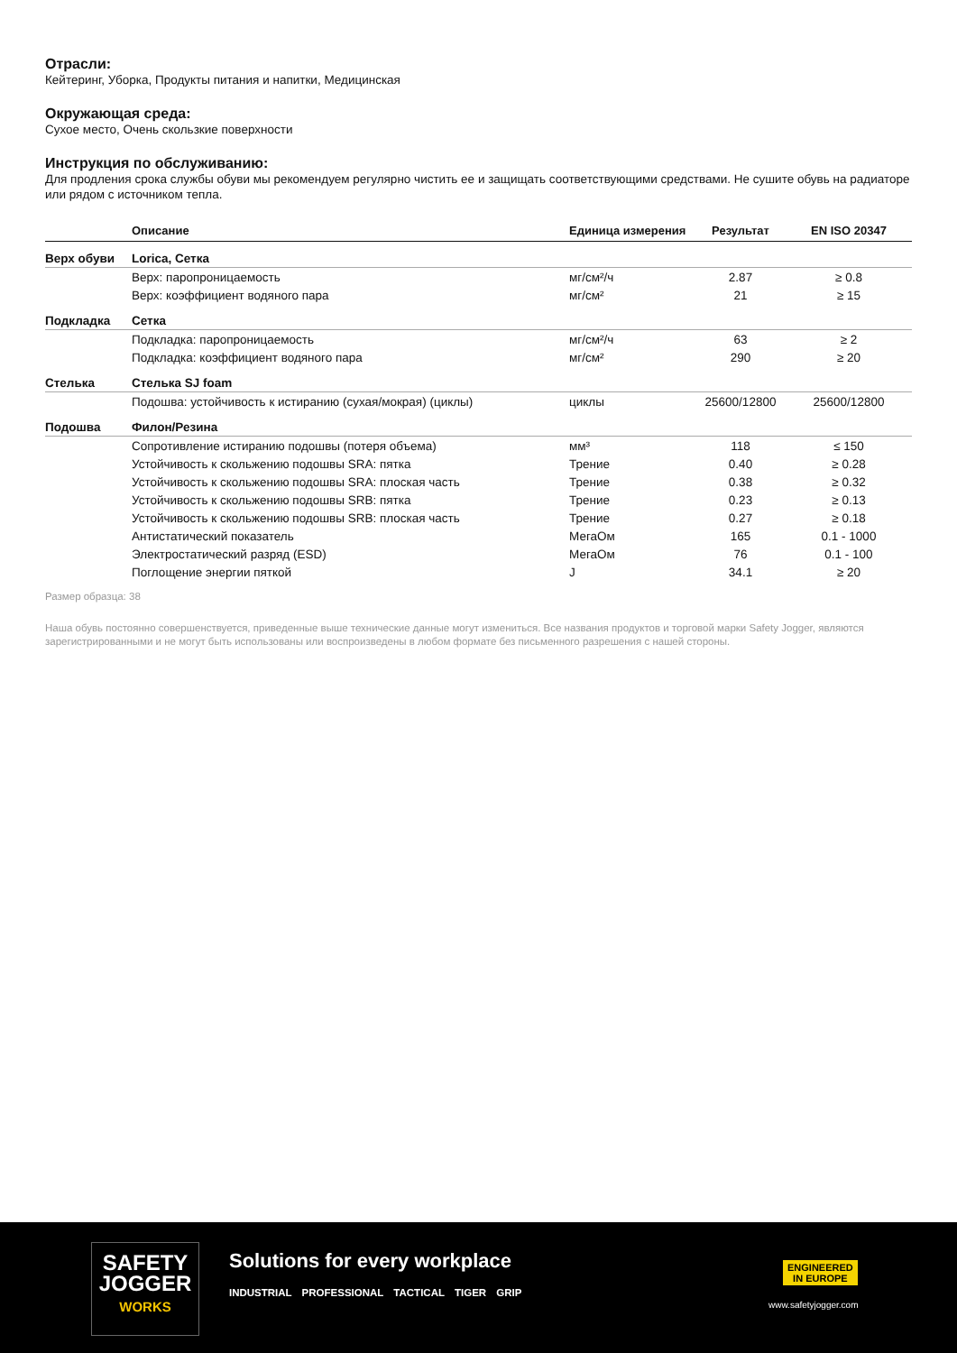Отрасли:
Кейтеринг, Уборка, Продукты питания и напитки, Медицинская
Окружающая среда:
Сухое место, Очень скользкие поверхности
Инструкция по обслуживанию:
Для продления срока службы обуви мы рекомендуем регулярно чистить ее и защищать соответствующими средствами. Не сушите обувь на радиаторе или рядом с источником тепла.
| | Описание | Единица измерения | Результат | EN ISO 20347 |
| --- | --- | --- | --- | --- |
| Верх обуви | Lorica, Сетка | | | |
| | Верх: паропроницаемость | мг/см²/ч | 2.87 | ≥ 0.8 |
| | Верх: коэффициент водяного пара | мг/см² | 21 | ≥ 15 |
| Подкладка | Сетка | | | |
| | Подкладка: паропроницаемость | мг/см²/ч | 63 | ≥ 2 |
| | Подкладка: коэффициент водяного пара | мг/см² | 290 | ≥ 20 |
| Стелька | Стелька SJ foam | | | |
| | Подошва: устойчивость к истиранию (сухая/мокрая) (циклы) | циклы | 25600/12800 | 25600/12800 |
| Подошва | Филон/Резина | | | |
| | Сопротивление истиранию подошвы (потеря объема) | мм³ | 118 | ≤ 150 |
| | Устойчивость к скольжению подошвы SRA: пятка | Трение | 0.40 | ≥ 0.28 |
| | Устойчивость к скольжению подошвы SRA: плоская часть | Трение | 0.38 | ≥ 0.32 |
| | Устойчивость к скольжению подошвы SRB: пятка | Трение | 0.23 | ≥ 0.13 |
| | Устойчивость к скольжению подошвы SRB: плоская часть | Трение | 0.27 | ≥ 0.18 |
| | Антистатический показатель | МегаОм | 165 | 0.1 - 1000 |
| | Электростатический разряд (ESD) | МегаОм | 76 | 0.1 - 100 |
| | Поглощение энергии пяткой | J | 34.1 | ≥ 20 |
Размер образца: 38
Наша обувь постоянно совершенствуется, приведенные выше технические данные могут измениться. Все названия продуктов и торговой марки Safety Jogger, являются зарегистрированными и не могут быть использованы или воспроизведены в любом формате без письменного разрешения с нашей стороны.
SAFETY
JOGGER
WORKS
Solutions for every workplace
INDUSTRIAL PROFESSIONAL TACTICAL TIGER GRIP
ENGINEERED
IN EUROPE
www.safetyjogger.com